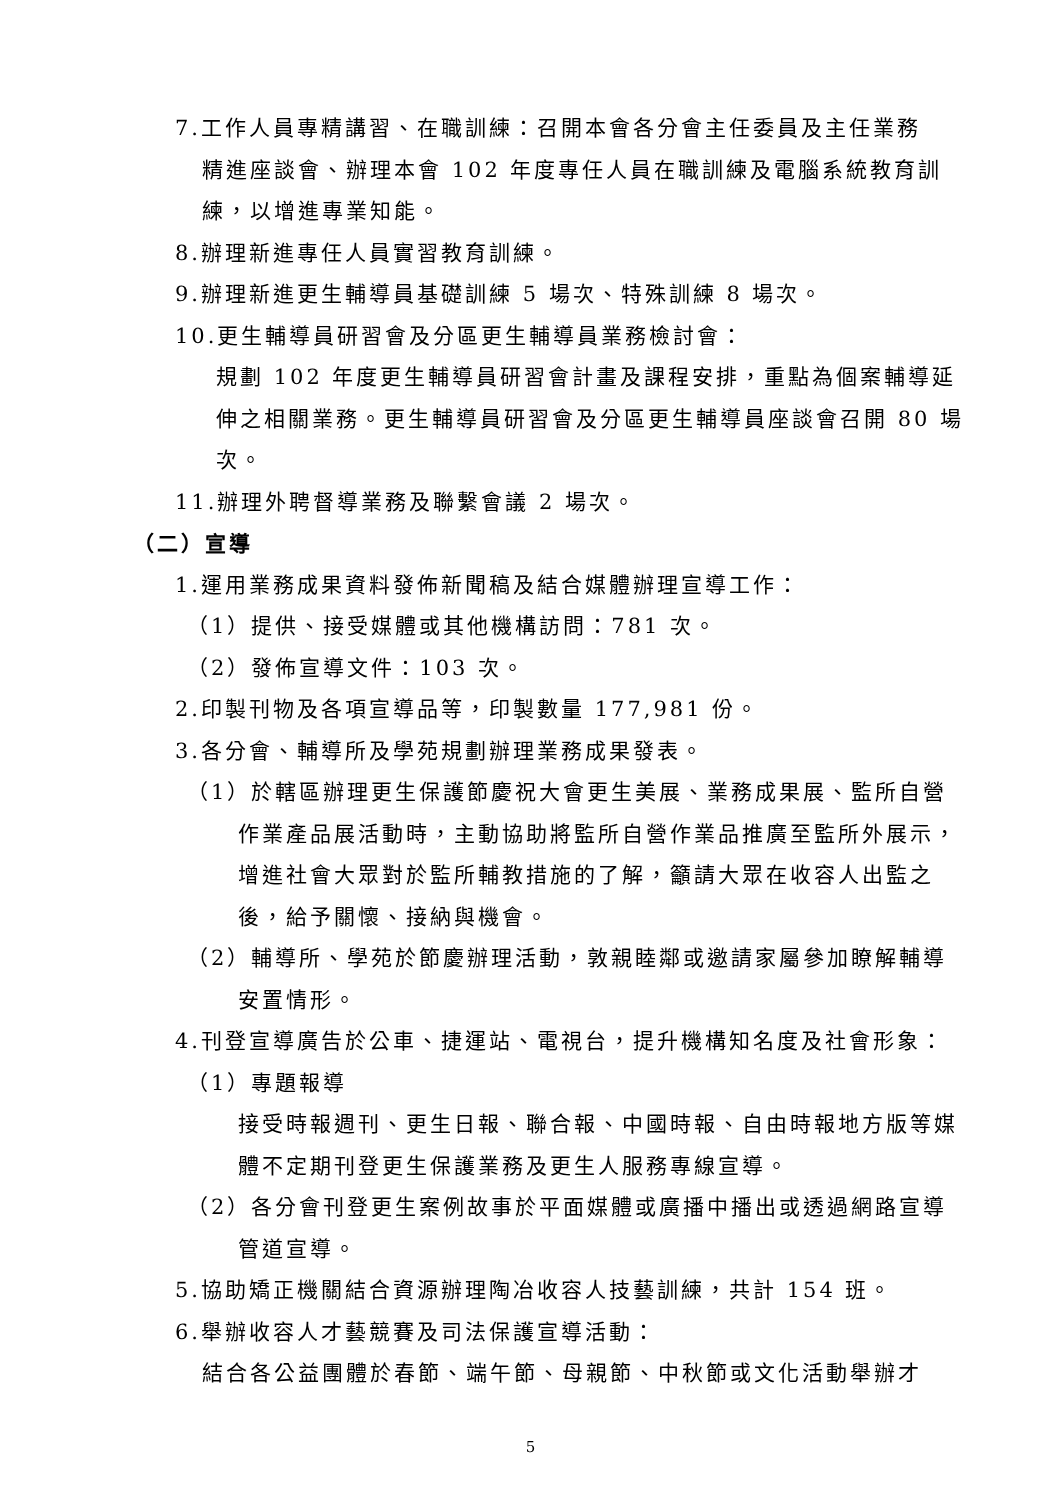7.工作人員專精講習、在職訓練：召開本會各分會主任委員及主任業務
精進座談會、辦理本會 102 年度專任人員在職訓練及電腦系統教育訓練，以增進專業知能。
8.辦理新進專任人員實習教育訓練。
9.辦理新進更生輔導員基礎訓練 5 場次、特殊訓練 8 場次。
10.更生輔導員研習會及分區更生輔導員業務檢討會：
規劃 102 年度更生輔導員研習會計畫及課程安排，重點為個案輔導延伸之相關業務。更生輔導員研習會及分區更生輔導員座談會召開 80 場次。
11.辦理外聘督導業務及聯繫會議 2 場次。
（二）宣導
1.運用業務成果資料發佈新聞稿及結合媒體辦理宣導工作：
（1）提供、接受媒體或其他機構訪問：781 次。
（2）發佈宣導文件：103 次。
2.印製刊物及各項宣導品等，印製數量 177,981 份。
3.各分會、輔導所及學苑規劃辦理業務成果發表。
（1）於轄區辦理更生保護節慶祝大會更生美展、業務成果展、監所自營
作業產品展活動時，主動協助將監所自營作業品推廣至監所外展示，增進社會大眾對於監所輔教措施的了解，籲請大眾在收容人出監之後，給予關懷、接納與機會。
（2）輔導所、學苑於節慶辦理活動，敦親睦鄰或邀請家屬參加瞭解輔導
安置情形。
4.刊登宣導廣告於公車、捷運站、電視台，提升機構知名度及社會形象：
（1）專題報導
接受時報週刊、更生日報、聯合報、中國時報、自由時報地方版等媒體不定期刊登更生保護業務及更生人服務專線宣導。
（2）各分會刊登更生案例故事於平面媒體或廣播中播出或透過網路宣導
管道宣導。
5.協助矯正機關結合資源辦理陶冶收容人技藝訓練，共計 154 班。
6.舉辦收容人才藝競賽及司法保護宣導活動：
結合各公益團體於春節、端午節、母親節、中秋節或文化活動舉辦才
5